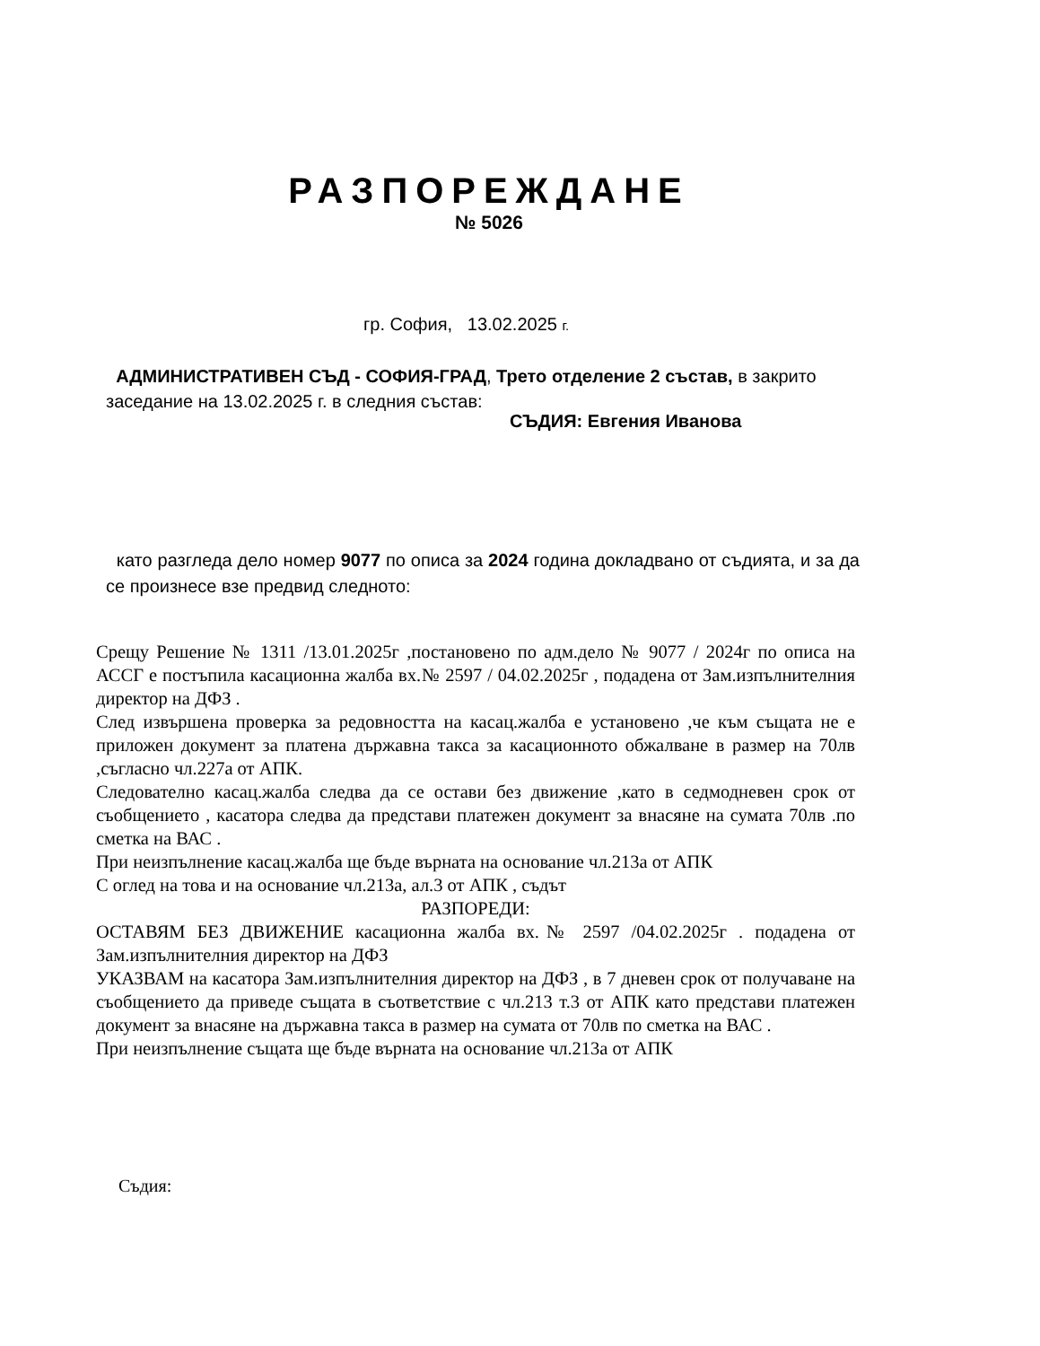РАЗПОРЕЖДАНЕ
№ 5026
гр. София, 13.02.2025 г.
АДМИНИСТРАТИВЕН СЪД - СОФИЯ-ГРАД, Трето отделение 2 състав, в закрито заседание на 13.02.2025 г. в следния състав:
СЪДИЯ: Евгения Иванова
като разгледа дело номер 9077 по описа за 2024 година докладвано от съдията, и за да се произнесе взе предвид следното:
Срещу Решение № 1311 /13.01.2025г ,постановено по адм.дело № 9077 / 2024г по описа на АССГ е постъпила касационна жалба вх.№ 2597 / 04.02.2025г , подадена от Зам.изпълнителния директор на ДФЗ .
След извършена проверка за редовността на касац.жалба е установено ,че към същата не е приложен документ за платена държавна такса за касационното обжалване в размер на 70лв ,съгласно чл.227а от АПК.
Следователно касац.жалба следва да се остави без движение ,като в седмодневен срок от съобщението , касатора следва да представи платежен документ за внасяне на сумата 70лв .по сметка на ВАС .
При неизпълнение касац.жалба ще бъде върната на основание чл.213а от АПК
С оглед на това и на основание чл.213а, ал.3 от АПК , съдът
РАЗПОРЕДИ:
ОСТАВЯМ БЕЗ ДВИЖЕНИЕ касационна жалба вх.№ 2597 /04.02.2025г . подадена от Зам.изпълнителния директор на ДФЗ
УКАЗВАМ на касатора Зам.изпълнителния директор на ДФЗ , в 7 дневен срок от получаване на съобщението да приведе същата в съответствие с чл.213 т.3 от АПК като представи платежен документ за внасяне на държавна такса в размер на сумата от 70лв по сметка на ВАС .
При неизпълнение същата ще бъде върната на основание чл.213а от АПК
Съдия: